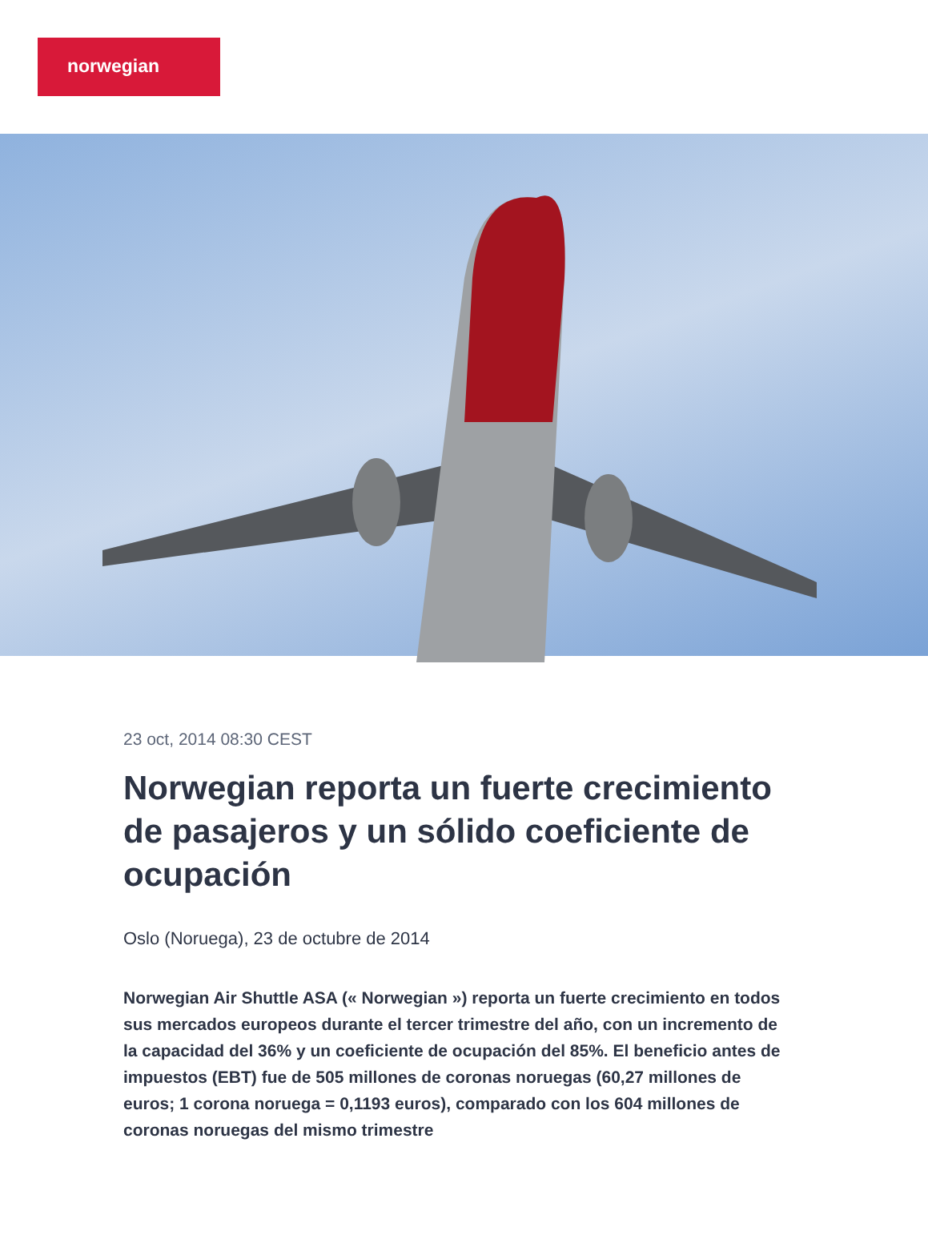norwegian
23 oct, 2014 08:30 CEST
Norwegian reporta un fuerte crecimiento de pasajeros y un sólido coeficiente de ocupación
Oslo (Noruega), 23 de octubre de 2014
Norwegian Air Shuttle ASA (« Norwegian ») reporta un fuerte crecimiento en todos sus mercados europeos durante el tercer trimestre del año, con un incremento de la capacidad del 36% y un coeficiente de ocupación del 85%. El beneficio antes de impuestos (EBT) fue de 505 millones de coronas noruegas (60,27 millones de euros; 1 corona noruega = 0,1193 euros), comparado con los 604 millones de coronas noruegas del mismo trimestre